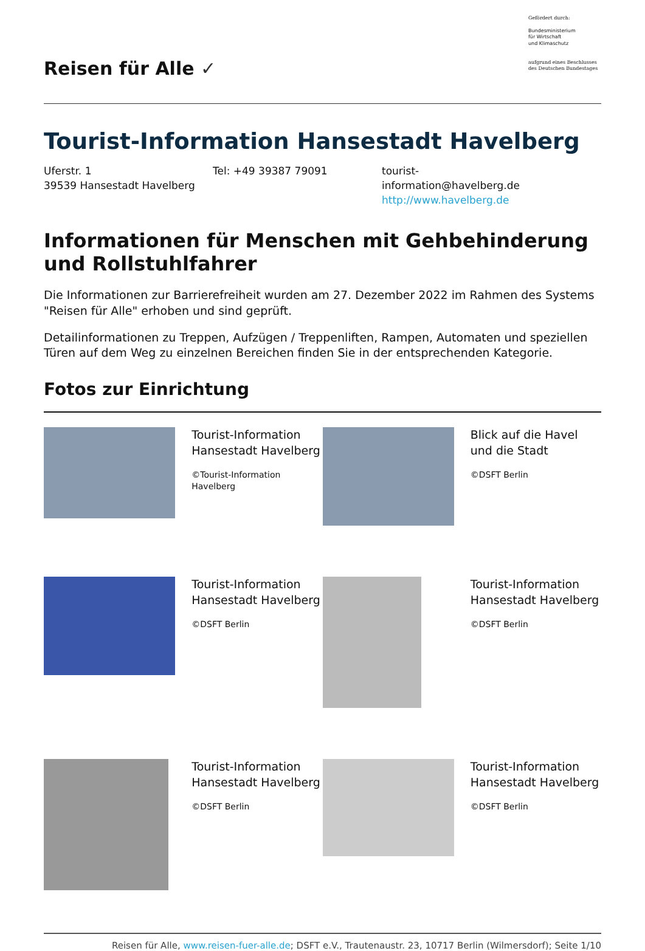Reisen für Alle ✓
Gefördert durch:
Bundesministerium
für Wirtschaft
und Klimaschutz
aufgrund eines Beschlusses des Deutschen Bundestages
Tourist-Information Hansestadt Havelberg
Uferstr. 1
39539 Hansestadt Havelberg
Tel: +49 39387 79091 tourist-information@havelberg.de
http://www.havelberg.de
Informationen für Menschen mit Gehbehinderung und Rollstuhlfahrer
Die Informationen zur Barrierefreiheit wurden am 27. Dezember 2022 im Rahmen des Systems "Reisen für Alle" erhoben und sind geprüft.
Detailinformationen zu Treppen, Aufzügen / Treppenliften, Rampen, Automaten und speziellen Türen auf dem Weg zu einzelnen Bereichen finden Sie in der entsprechenden Kategorie.
Fotos zur Einrichtung
| | Tourist-Information Hansestadt Havelberg ©Tourist-Information Havelberg | | Blick auf die Havel und die Stadt ©DSFT Berlin |
| | Tourist-Information Hansestadt Havelberg ©DSFT Berlin | | Tourist-Information Hansestadt Havelberg ©DSFT Berlin |
| | Tourist-Information Hansestadt Havelberg ©DSFT Berlin | | Tourist-Information Hansestadt Havelberg ©DSFT Berlin |
Reisen für Alle, www.reisen-fuer-alle.de; DSFT e.V., Trautenaustr. 23, 10717 Berlin (Wilmersdorf); Seite 1/10